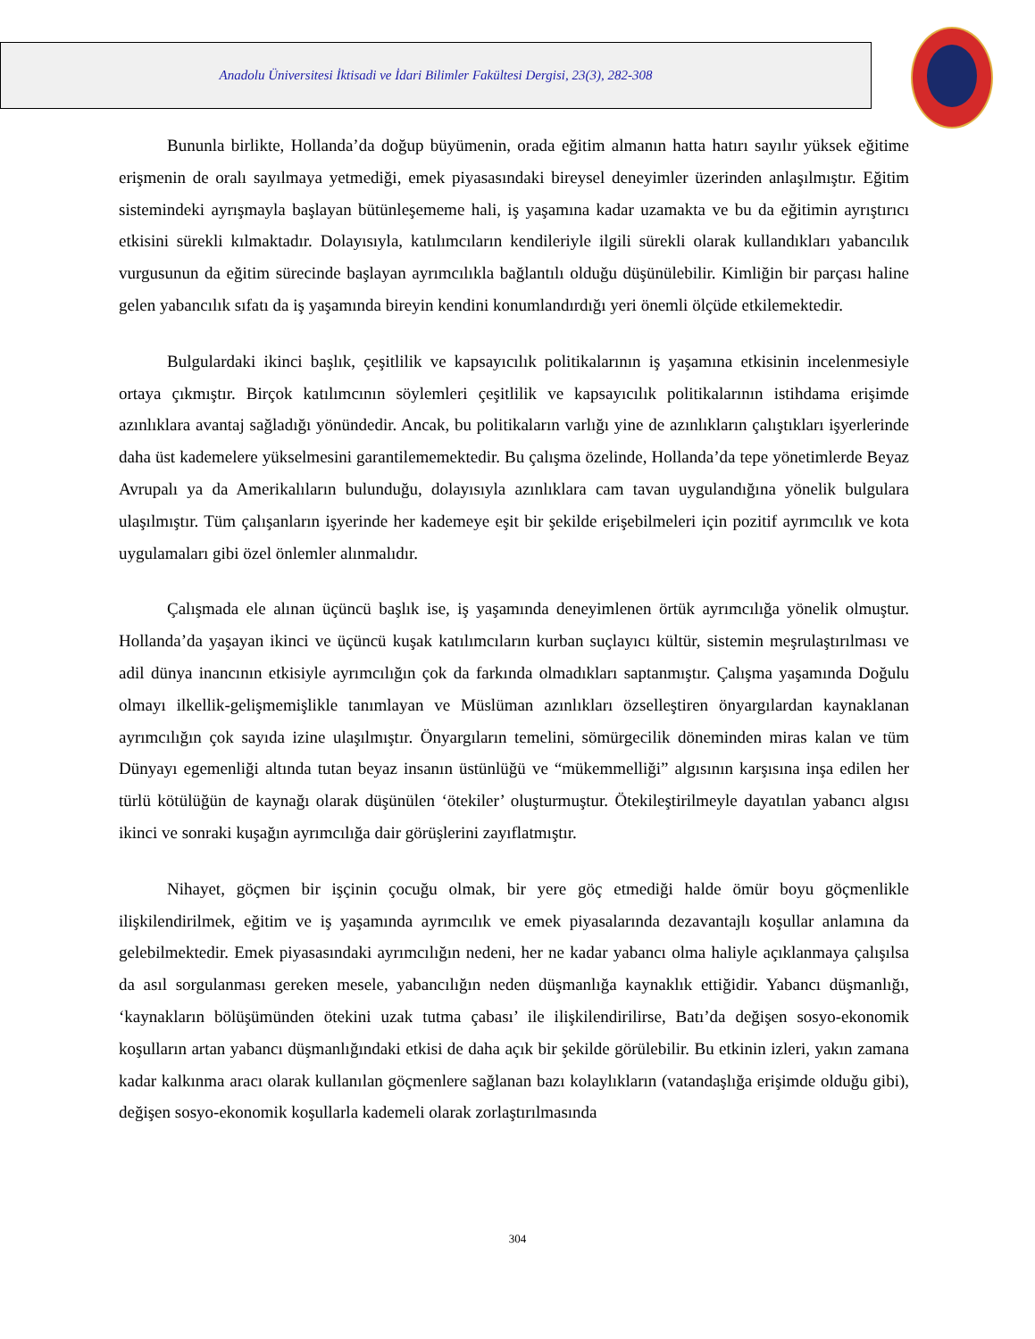Anadolu Üniversitesi İktisadi ve İdari Bilimler Fakültesi Dergisi, 23(3), 282-308
Bununla birlikte, Hollanda’da doğup büyümenin, orada eğitim almanın hatta hatırı sayılır yüksek eğitime erişmenin de oralı sayılmaya yetmediği, emek piyasasındaki bireysel deneyimler üzerinden anlaşılmıştır. Eğitim sistemindeki ayrışmayla başlayan bütünleşememe hali, iş yaşamına kadar uzamakta ve bu da eğitimin ayrıştırıcı etkisini sürekli kılmaktadır. Dolayısıyla, katılımcıların kendileriyle ilgili sürekli olarak kullandıkları yabancılık vurgusunun da eğitim sürecinde başlayan ayrımcılıkla bağlantılı olduğu düşünülebilir. Kimliğin bir parçası haline gelen yabancılık sıfatı da iş yaşamında bireyin kendini konumlandırdığı yeri önemli ölçüde etkilemektedir.
Bulgulardaki ikinci başlık, çeşitlilik ve kapsayıcılık politikalarının iş yaşamına etkisinin incelenmesiyle ortaya çıkmıştır. Birçok katılımcının söylemleri çeşitlilik ve kapsayıcılık politikalarının istihdama erişimde azınlıklara avantaj sağladığı yönündedir. Ancak, bu politikaların varlığı yine de azınlıkların çalıştıkları işyerlerinde daha üst kademelere yükselmesini garantilememektedir. Bu çalışma özelinde, Hollanda’da tepe yönetimlerde Beyaz Avrupalı ya da Amerikalıların bulunduğu, dolayısıyla azınlıklara cam tavan uygulandığına yönelik bulgulara ulaşılmıştır. Tüm çalışanların işyerinde her kademeye eşit bir şekilde erişebilmeleri için pozitif ayrımcılık ve kota uygulamaları gibi özel önlemler alınmalıdır.
Çalışmada ele alınan üçüncü başlık ise, iş yaşamında deneyimlenen örtük ayrımcılığa yönelik olmuştur. Hollanda’da yaşayan ikinci ve üçüncü kuşak katılımcıların kurban suçlayıcı kültür, sistemin meşrulaştırılması ve adil dünya inancının etkisiyle ayrımcılığın çok da farkında olmadıkları saptanmıştır. Çalışma yaşamında Doğulu olmayı ilkellik-gelişmemişlikle tanımlayan ve Müslüman azınlıkları özselleştiren önyargılardan kaynaklanan ayrımcılığın çok sayıda izine ulaşılmıştır. Önyargıların temelini, sömürgecilik döneminden miras kalan ve tüm Dünyayı egemenliği altında tutan beyaz insanın üstünlüğü ve “mükemmelliği” algısının karşısına inşa edilen her türlü kötülüğün de kaynağı olarak düşünülen ‘ötekiler’ oluşturmuştur. Ötekileştirilmeyle dayatılan yabancı algısı ikinci ve sonraki kuşağın ayrımcılığa dair görüşlerini zayıflatmıştır.
Nihayet, göçmen bir işçinin çocuğu olmak, bir yere göç etmediği halde ömür boyu göçmenlikle ilişkilendirilmek, eğitim ve iş yaşamında ayrımcılık ve emek piyasalarında dezavantajlı koşullar anlamına da gelebilmektedir. Emek piyasasındaki ayrımcılığın nedeni, her ne kadar yabancı olma haliyle açıklanmaya çalışılsa da asıl sorgulanması gereken mesele, yabancılığın neden düşmanlığa kaynaklık ettiğidir. Yabancı düşmanlığı, ‘kaynakların bölüşümünden ötekini uzak tutma çabası’ ile ilişkilendirilirse, Batı’da değişen sosyo-ekonomik koşulların artan yabancı düşmanlığındaki etkisi de daha açık bir şekilde görülebilir. Bu etkinin izleri, yakın zamana kadar kalkınma aracı olarak kullanılan göçmenlere sağlanan bazı kolaylıkların (vatandaşlığa erişimde olduğu gibi), değişen sosyo-ekonomik koşullarla kademeli olarak zorlaştırılmasında
304